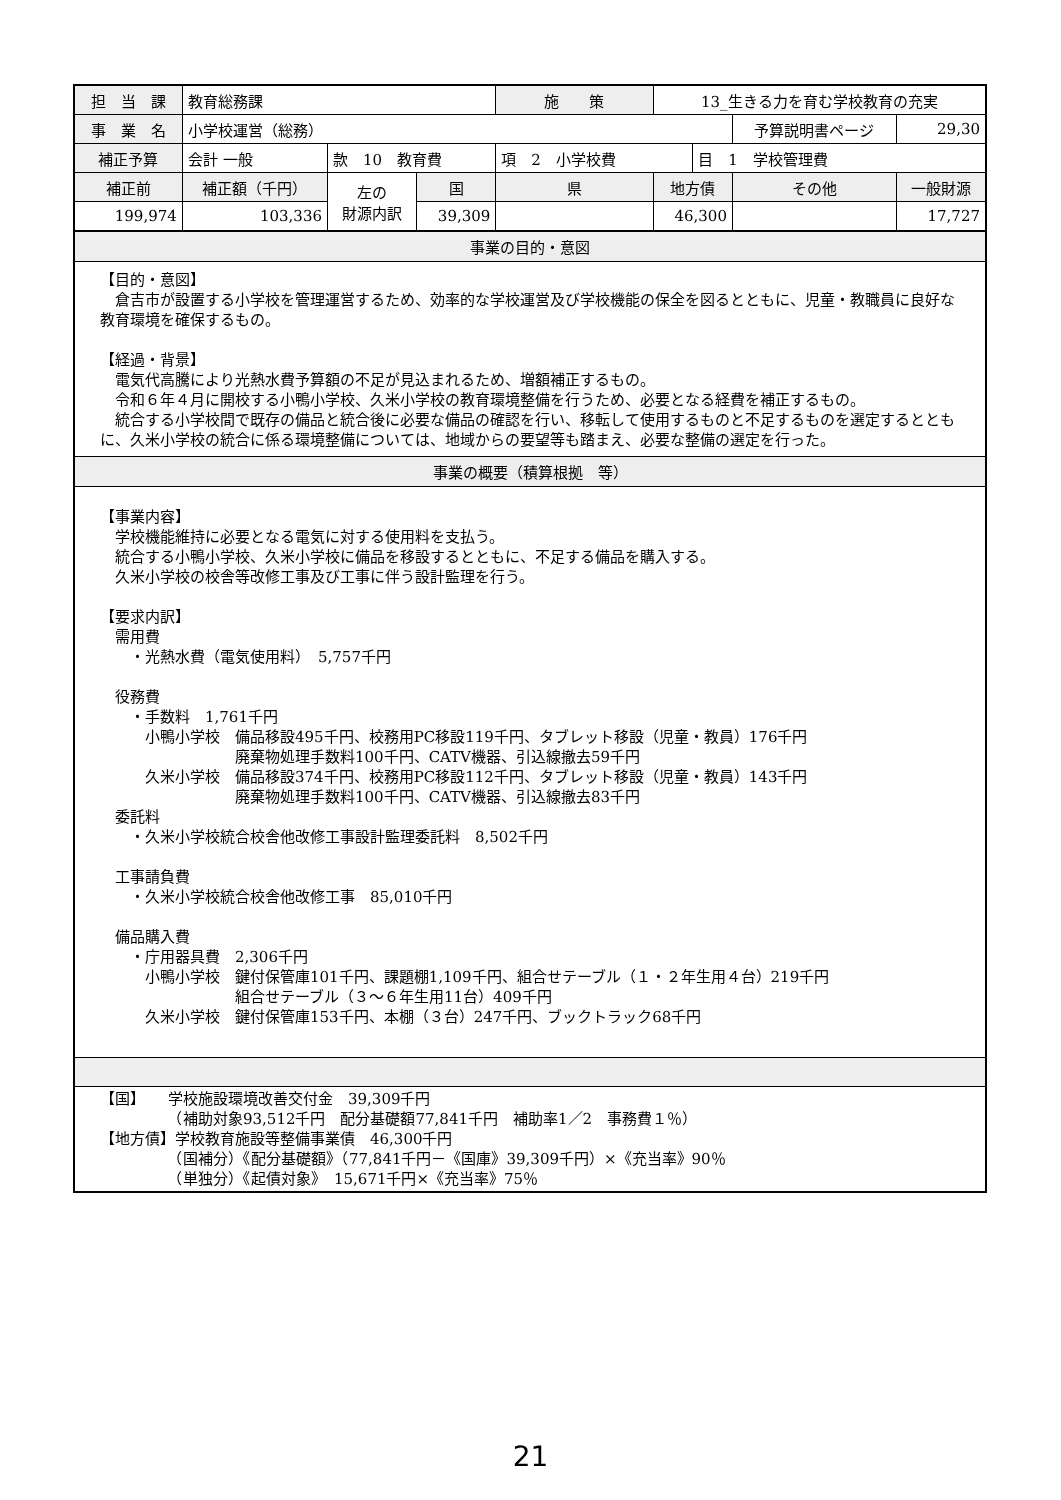| 担 当 課 | 教育総務課 | | | 施 策 | 13_生きる力を育む学校教育の充実 | | | | |
| 事 業 名 | 小学校運営（総務） | | | | | | 予算説明書ページ | | 29,30 |
| 補正予算 | 会計 一般 | 款 10 教育費 | | 項 2 小学校費 | | 目 1 学校管理費 | | | |
| 補正前 | 補正額（千円） | 左の 財源内訳 | 国 | 県 | 地方債 | | その他 | 一般財源 | |
| 199,974 | 103,336 | | 39,309 | | 46,300 | | | 17,727 | |
事業の目的・意図
【目的・意図】
　倉吉市が設置する小学校を管理運営するため、効率的な学校運営及び学校機能の保全を図るとともに、児童・教職員に良好な教育環境を確保するもの。
【経過・背景】
　電気代高騰により光熱水費予算額の不足が見込まれるため、増額補正するもの。
　令和６年４月に開校する小鴨小学校、久米小学校の教育環境整備を行うため、必要となる経費を補正するもの。
　統合する小学校間で既存の備品と統合後に必要な備品の確認を行い、移転して使用するものと不足するものを選定するとともに、久米小学校の統合に係る環境整備については、地域からの要望等も踏まえ、必要な整備の選定を行った。
事業の概要（積算根拠　等）
【事業内容】
　学校機能維持に必要となる電気に対する使用料を支払う。
　統合する小鴨小学校、久米小学校に備品を移設するとともに、不足する備品を購入する。
　久米小学校の校舎等改修工事及び工事に伴う設計監理を行う。
【要求内訳】
　需用費
　　・光熱水費（電気使用料）　5,757千円
　役務費
　　・手数料　1,761千円
　　　小鴨小学校　備品移設495千円、校務用PC移設119千円、タブレット移設（児童・教員）176千円
　　　　　　　　　廃棄物処理手数料100千円、CATV機器、引込線撤去59千円
　　　久米小学校　備品移設374千円、校務用PC移設112千円、タブレット移設（児童・教員）143千円
　　　　　　　　　廃棄物処理手数料100千円、CATV機器、引込線撤去83千円
　委託料
　　・久米小学校統合校舎他改修工事設計監理委託料　8,502千円
　工事請負費
　　・久米小学校統合校舎他改修工事　85,010千円
　備品購入費
　　・庁用器具費　2,306千円
　　　小鴨小学校　鍵付保管庫101千円、課題棚1,109千円、組合せテーブル（１・２年生用４台）219千円
　　　　　　　　　組合せテーブル（３～６年生用11台）409千円
　　　久米小学校　鍵付保管庫153千円、本棚（３台）247千円、ブックトラック68千円
【国】　　学校施設環境改善交付金　39,309千円
　　　　　（補助対象93,512千円　配分基礎額77,841千円　補助率1／2　事務費１％）
【地方債】学校教育施設等整備事業債　46,300千円
　　　　　（国補分）《配分基礎額》（77,841千円－《国庫》39,309千円）×《充当率》90％
　　　　　（単独分）《起債対象》　15,671千円×《充当率》75％
21